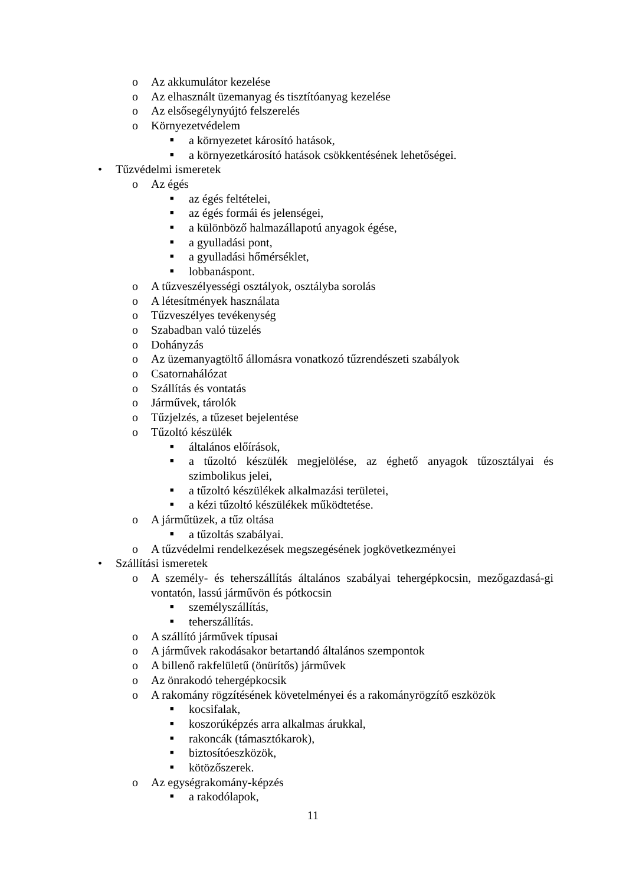o Az akkumulátor kezelése
o Az elhasznált üzemanyag és tisztítóanyag kezelése
o Az elsősegélynyújtó felszerelés
o Környezetvédelem
■ a környezetet károsító hatások,
■ a környezetkárosító hatások csökkentésének lehetőségei.
• Tűzvédelmi ismeretek
o Az égés
■ az égés feltételei,
■ az égés formái és jelenségei,
■ a különböző halmazállapotú anyagok égése,
■ a gyulladási pont,
■ a gyulladási hőmérséklet,
■ lobbanáspont.
o A tűzveszélyességi osztályok, osztályba sorolás
o A létesítmények használata
o Tűzveszélyes tevékenység
o Szabadban való tüzelés
o Dohányzás
o Az üzemanyagtöltő állomásra vonatkozó tűzrendészeti szabályok
o Csatornahálózat
o Szállítás és vontatás
o Járművek, tárolók
o Tűzjelzés, a tűzeset bejelentése
o Tűzoltó készülék
■ általános előírások,
■ a tűzoltó készülék megjelölése, az éghető anyagok tűzosztályai és szimbolikus jelei,
■ a tűzoltó készülékek alkalmazási területei,
■ a kézi tűzoltó készülékek működtetése.
o A járműtüzek, a tűz oltása
■ a tűzoltás szabályai.
o A tűzvédelmi rendelkezések megszegésének jogkövetkezményei
• Szállítási ismeretek
o A személy- és teherszállítás általános szabályai tehergépkocsin, mezőgazdasá-gi vontatón, lassú járművön és pótkocsin
■ személyszállítás,
■ teherszállítás.
o A szállító járművek típusai
o A járművek rakodásakor betartandó általános szempontok
o A billenő rakfelületű (önürítős) járművek
o Az önrakodó tehergépkocsik
o A rakomány rögzítésének követelményei és a rakományrögzítő eszközök
■ kocsifalak,
■ koszorúképzés arra alkalmas árukkal,
■ rakoncák (támasztókarok),
■ biztosítóeszközök,
■ kötözőszerek.
o Az egységrakomány-képzés
■ a rakodólapok,
11